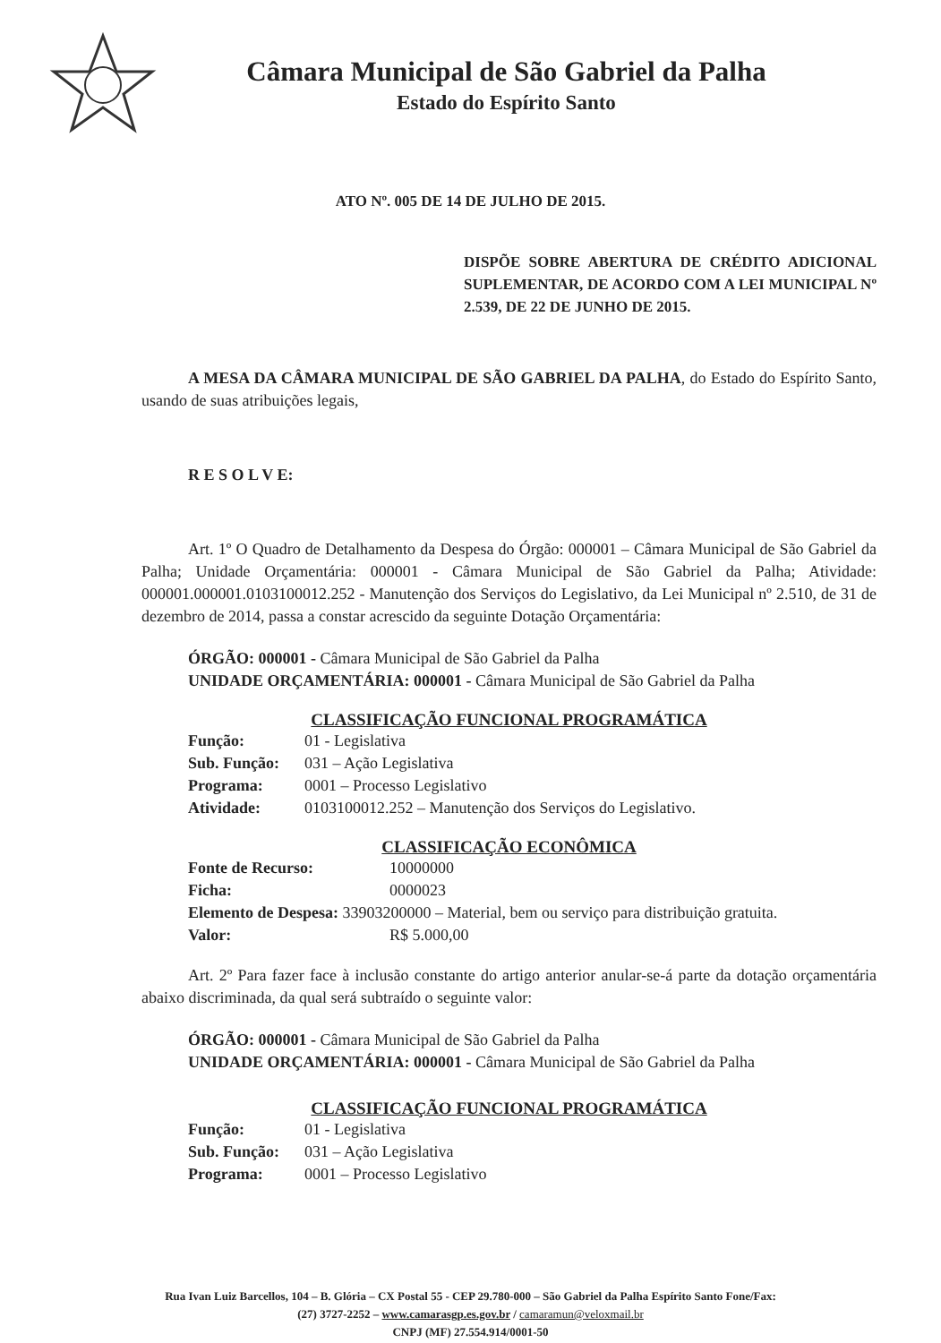Câmara Municipal de São Gabriel da Palha
Estado do Espírito Santo
ATO Nº. 005 DE 14 DE JULHO DE 2015.
DISPÕE SOBRE ABERTURA DE CRÉDITO ADICIONAL SUPLEMENTAR, DE ACORDO COM A LEI MUNICIPAL Nº 2.539, DE 22 DE JUNHO DE 2015.
A MESA DA CÂMARA MUNICIPAL DE SÃO GABRIEL DA PALHA, do Estado do Espírito Santo, usando de suas atribuições legais,
R E S O L V E:
Art. 1º O Quadro de Detalhamento da Despesa do Órgão: 000001 – Câmara Municipal de São Gabriel da Palha; Unidade Orçamentária: 000001 - Câmara Municipal de São Gabriel da Palha; Atividade: 000001.000001.0103100012.252 - Manutenção dos Serviços do Legislativo, da Lei Municipal nº 2.510, de 31 de dezembro de 2014, passa a constar acrescido da seguinte Dotação Orçamentária:
ÓRGÃO: 000001 - Câmara Municipal de São Gabriel da Palha
UNIDADE ORÇAMENTÁRIA: 000001 - Câmara Municipal de São Gabriel da Palha
CLASSIFICAÇÃO FUNCIONAL PROGRAMÁTICA
| Função: | 01 - Legislativa |
| Sub. Função: | 031 – Ação Legislativa |
| Programa: | 0001 – Processo Legislativo |
| Atividade: | 0103100012.252 – Manutenção dos Serviços do Legislativo. |
CLASSIFICAÇÃO ECONÔMICA
| Fonte de Recurso: | 10000000 |
| Ficha: | 0000023 |
| Elemento de Despesa: 33903200000 – Material, bem ou serviço para distribuição gratuita. | |
| Valor: | R$ 5.000,00 |
Art. 2º Para fazer face à inclusão constante do artigo anterior anular-se-á parte da dotação orçamentária abaixo discriminada, da qual será subtraído o seguinte valor:
ÓRGÃO: 000001 - Câmara Municipal de São Gabriel da Palha
UNIDADE ORÇAMENTÁRIA: 000001 - Câmara Municipal de São Gabriel da Palha
CLASSIFICAÇÃO FUNCIONAL PROGRAMÁTICA
| Função: | 01 - Legislativa |
| Sub. Função: | 031 – Ação Legislativa |
| Programa: | 0001 – Processo Legislativo |
Rua Ivan Luiz Barcellos, 104 – B. Glória – CX Postal 55 - CEP 29.780-000 – São Gabriel da Palha Espírito Santo Fone/Fax:
(27) 3727-2252 – www.camarasgp.es.gov.br / camaramun@veloxmail.br
CNPJ (MF) 27.554.914/0001-50